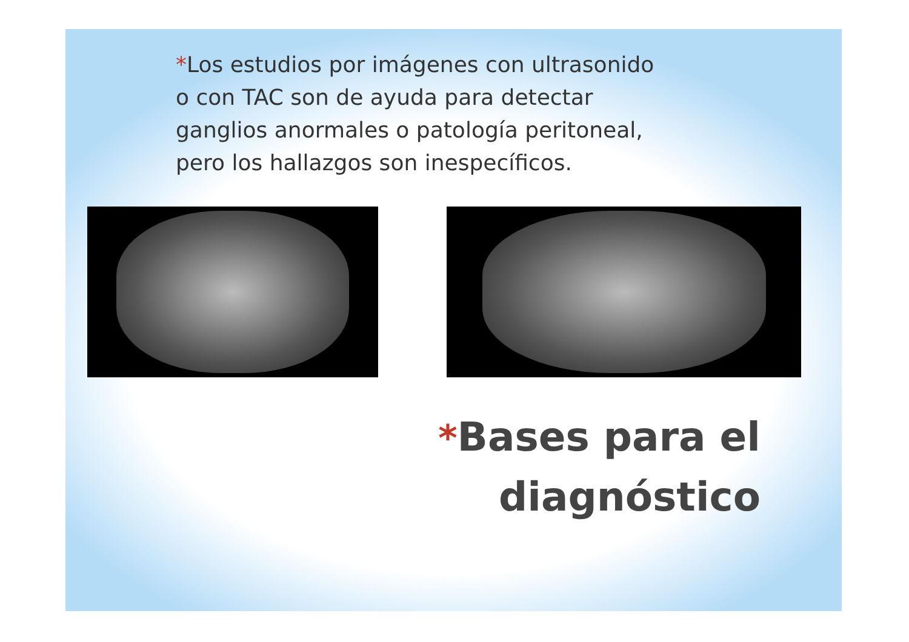*Los estudios por imágenes con ultrasonido o con TAC son de ayuda para detectar ganglios anormales o patología peritoneal, pero los hallazgos son inespecíficos.
*Bases para el diagnóstico